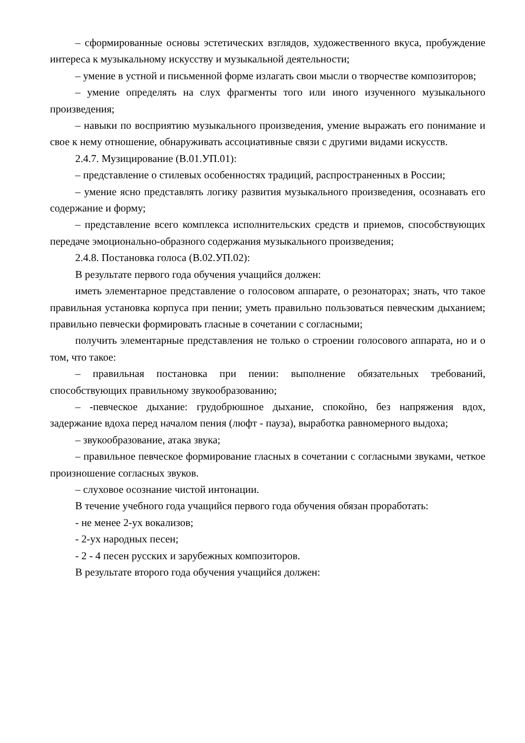– сформированные основы эстетических взглядов, художественного вкуса, пробуждение интереса к музыкальному искусству и музыкальной деятельности;
– умение в устной и письменной форме излагать свои мысли о творчестве композиторов;
– умение определять на слух фрагменты того или иного изученного музыкального произведения;
– навыки по восприятию музыкального произведения, умение выражать его понимание и свое к нему отношение, обнаруживать ассоциативные связи с другими видами искусств.
2.4.7. Музицирование (В.01.УП.01):
– представление о стилевых особенностях традиций, распространенных в России;
– умение ясно представлять логику развития музыкального произведения, осознавать его содержание и форму;
– представление всего комплекса исполнительских средств и приемов, способствующих передаче эмоционально-образного содержания музыкального произведения;
2.4.8. Постановка голоса (В.02.УП.02):
В результате первого года обучения учащийся должен:
иметь элементарное представление о голосовом аппарате, о резонаторах; знать, что такое правильная установка корпуса при пении; уметь правильно пользоваться певческим дыханием; правильно певчески формировать гласные в сочетании с согласными;
получить элементарные представления не только о строении голосового аппарата, но и о том, что такое:
– правильная постановка при пении: выполнение обязательных требований, способствующих правильному звукообразованию;
– -певческое дыхание: грудобрюшное дыхание, спокойно, без напряжения вдох, задержание вдоха перед началом пения (люфт - пауза), выработка равномерного выдоха;
– звукообразование, атака звука;
– правильное певческое формирование гласных в сочетании с согласными звуками, четкое произношение согласных звуков.
– слуховое осознание чистой интонации.
В течение учебного года учащийся первого года обучения обязан проработать:
- не менее 2-ух вокализов;
- 2-ух народных песен;
- 2 - 4 песен русских и зарубежных композиторов.
В результате второго года обучения учащийся должен: